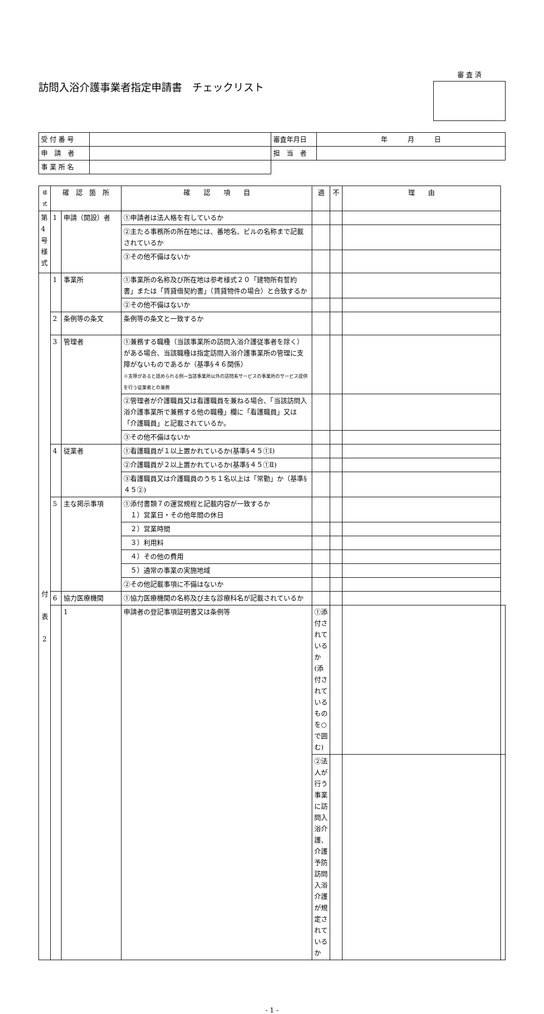訪問入浴介護事業者指定申請書　チェックリスト
審 査 済
| 受 付 番 号 | | 審査年月日 | 年 月 日 |
| 申 請 者 | | 担 当 者 | |
| 事 業 所 名 | | | |
| 様式 | 確 認 箇 所 | | 確 認 項 目 | 適 | 不 | 理 由 | |
| --- | --- | --- | --- | --- | --- | --- | --- |
| 第 4 号 様 式 | 1 | 申請（開設）者 | ①申請者は法人格を有しているか | | | | |
| | | | ②主たる事務所の所在地には、番地名、ビルの名称まで記載されているか | | | | |
| | | | ③その他不備はないか | | | | |
| 付 表 2 | 1 | 事業所 | ①事業所の名称及び所在地は参考様式２０「建物所有誓約書」または「賃貸借契約書」（賃貸物件の場合）と合致するか | | | | |
| | | | ②その他不備はないか | | | | |
| | 2 | 条例等の条文 | 条例等の条文と一致するか | | | | |
| | 3 | 管理者 | ①兼務する職種（当該事業所の訪問入浴介護従事者を除く）がある場合、当該職種は指定訪問入浴介護事業所の管理に支障がないものであるか（基準§４６関係） ※支障があると認められる例→当該事業所以外の訪問系サービスの事業所のサービス提供を行う従業者との兼務 | | | | |
| | | | ②管理者が介護職員又は看護職員を兼ねる場合、「当該訪問入浴介護事業所で兼務する他の職種」欄に「看護職員」又は「介護職員」と記載されているか。 | | | | |
| | | | ③その他不備はないか | | | | |
| | 4 | 従業者 | ①看護職員が１以上置かれているか(基準§４５①Ⅰ) | | | | |
| | | | ②介護職員が２以上置かれているか(基準§４５①Ⅱ) | | | | |
| | | | ③看護職員又は介護職員のうち１名以上は「常勤」か（基準§４５②) | | | | |
| | 5 | 主な掲示事項 | ①添付書類７の運営規程と記載内容が一致するか １）営業日・その他年間の休日 | | | | |
| | | | ２）営業時間 | | | | |
| | | | ３）利用料 | | | | |
| | | | ４）その他の費用 | | | | |
| | | | ５）通常の事業の実施地域 | | | | |
| | | | ②その他記載事項に不備はないか | | | | |
| | 6 | 協力医療機関 | ①協力医療機関の名称及び主な診療科名が記載されているか | | | | |
| | | 1 | 申請者の登記事項証明書又は条例等 | ①添付されているか(添付されているものを○で囲む) | | | |
| | | | | ②法人が行う事業に訪問入浴介護、介護予防訪問入浴介護が規定されているか | | | |
- 1 -